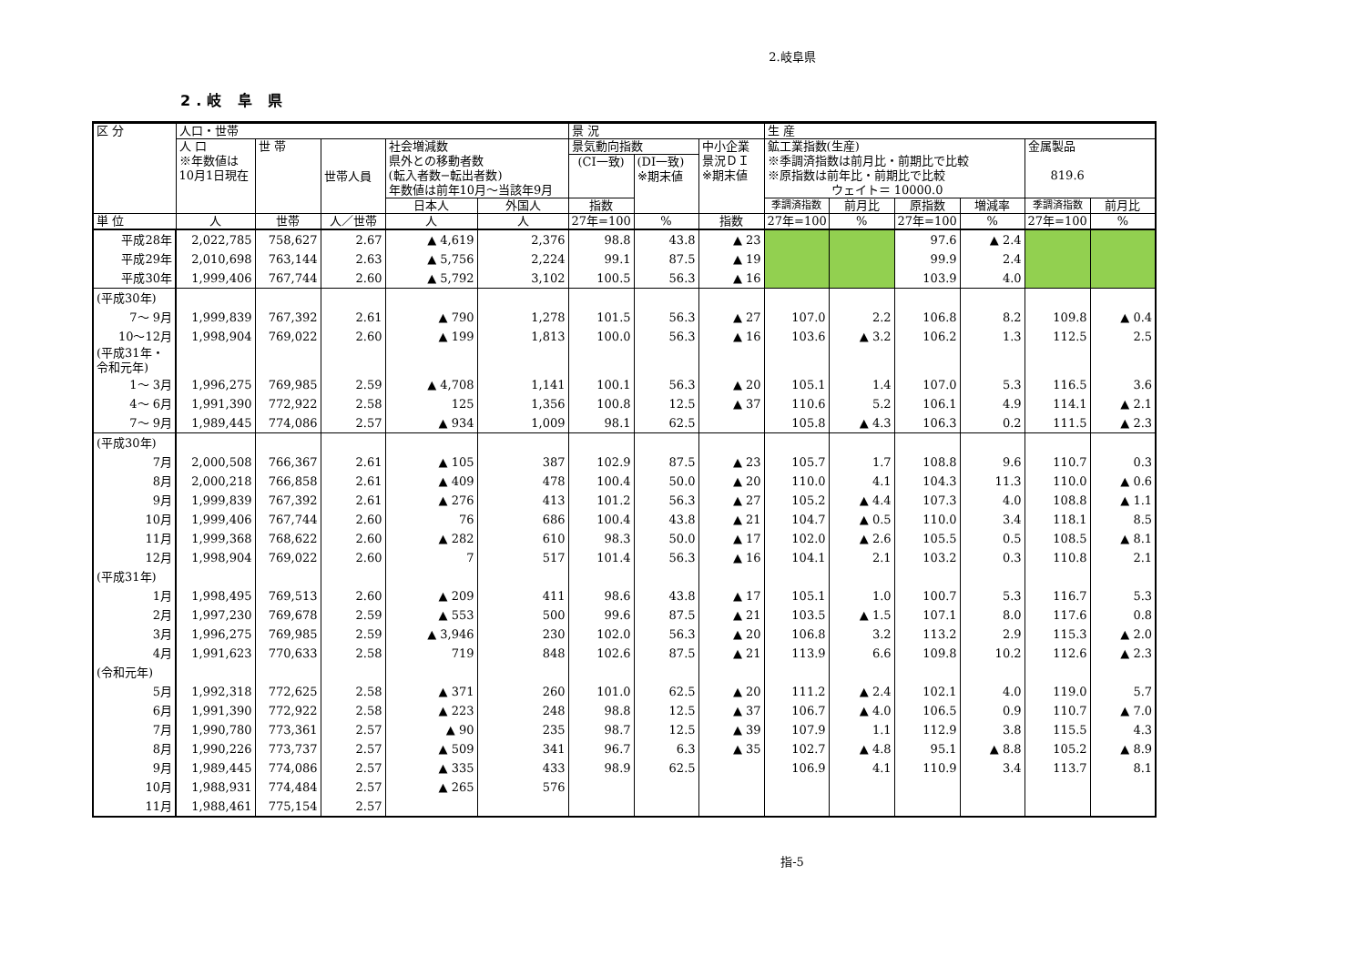2.岐阜県
2.岐 阜 県
| 区 分 | 人口・世帯 | | | | | 景 況 | | | 生 産 | | | | | |
| --- | --- | --- | --- | --- | --- | --- | --- | --- | --- | --- | --- | --- | --- | --- |
| | 人 口 ※年数値は 10月1日現在 | 世 帯 | 世帯人員 | 社会増減数 県外との移動者数 (転入者数−転出者数) 年数値は前年10月～当該年9月 | | 景気動向指数 | | 中小企業 景況ＤＩ ※期末値 | 鉱工業指数(生産) ※季調済指数は前月比・前期比で比較 ※原指数は前年比・前期比で比較 ウェイト＝ 10000.0 | | | | 金属製品 819.6 | |
| | | | | | | (CI一致) | (DI一致) ※期末値 | | | | | | | |
| | | | | 日本人 | 外国人 | 指数 | | | 季調済指数 | 前月比 | 原指数 | 増減率 | 季調済指数 | 前月比 |
| 単 位 | 人 | 世帯 | 人／世帯 | 人 | 人 | 27年=100 | % | 指数 | 27年=100 | % | 27年=100 | % | 27年=100 | % |
| 平成28年 | 2,022,785 | 758,627 | 2.67 | ▲ 4,619 | 2,376 | 98.8 | 43.8 | ▲ 23 | | | 97.6 | ▲ 2.4 | | |
| 平成29年 | 2,010,698 | 763,144 | 2.63 | ▲ 5,756 | 2,224 | 99.1 | 87.5 | ▲ 19 | | | 99.9 | 2.4 | | |
| 平成30年 | 1,999,406 | 767,744 | 2.60 | ▲ 5,792 | 3,102 | 100.5 | 56.3 | ▲ 16 | | | 103.9 | 4.0 | | |
| (平成30年) | | | | | | | | | | | | | | |
| 7～ 9月 | 1,999,839 | 767,392 | 2.61 | ▲ 790 | 1,278 | 101.5 | 56.3 | ▲ 27 | 107.0 | 2.2 | 106.8 | 8.2 | 109.8 | ▲ 0.4 |
| 10～12月 | 1,998,904 | 769,022 | 2.60 | ▲ 199 | 1,813 | 100.0 | 56.3 | ▲ 16 | 103.6 | ▲ 3.2 | 106.2 | 1.3 | 112.5 | 2.5 |
| (平成31年・ 令和元年) | | | | | | | | | | | | | | |
| 1～ 3月 | 1,996,275 | 769,985 | 2.59 | ▲ 4,708 | 1,141 | 100.1 | 56.3 | ▲ 20 | 105.1 | 1.4 | 107.0 | 5.3 | 116.5 | 3.6 |
| 4～ 6月 | 1,991,390 | 772,922 | 2.58 | 125 | 1,356 | 100.8 | 12.5 | ▲ 37 | 110.6 | 5.2 | 106.1 | 4.9 | 114.1 | ▲ 2.1 |
| 7～ 9月 | 1,989,445 | 774,086 | 2.57 | ▲ 934 | 1,009 | 98.1 | 62.5 | | 105.8 | ▲ 4.3 | 106.3 | 0.2 | 111.5 | ▲ 2.3 |
| (平成30年) | | | | | | | | | | | | | | |
| 7月 | 2,000,508 | 766,367 | 2.61 | ▲ 105 | 387 | 102.9 | 87.5 | ▲ 23 | 105.7 | 1.7 | 108.8 | 9.6 | 110.7 | 0.3 |
| 8月 | 2,000,218 | 766,858 | 2.61 | ▲ 409 | 478 | 100.4 | 50.0 | ▲ 20 | 110.0 | 4.1 | 104.3 | 11.3 | 110.0 | ▲ 0.6 |
| 9月 | 1,999,839 | 767,392 | 2.61 | ▲ 276 | 413 | 101.2 | 56.3 | ▲ 27 | 105.2 | ▲ 4.4 | 107.3 | 4.0 | 108.8 | ▲ 1.1 |
| 10月 | 1,999,406 | 767,744 | 2.60 | 76 | 686 | 100.4 | 43.8 | ▲ 21 | 104.7 | ▲ 0.5 | 110.0 | 3.4 | 118.1 | 8.5 |
| 11月 | 1,999,368 | 768,622 | 2.60 | ▲ 282 | 610 | 98.3 | 50.0 | ▲ 17 | 102.0 | ▲ 2.6 | 105.5 | 0.5 | 108.5 | ▲ 8.1 |
| 12月 | 1,998,904 | 769,022 | 2.60 | 7 | 517 | 101.4 | 56.3 | ▲ 16 | 104.1 | 2.1 | 103.2 | 0.3 | 110.8 | 2.1 |
| (平成31年) | | | | | | | | | | | | | | |
| 1月 | 1,998,495 | 769,513 | 2.60 | ▲ 209 | 411 | 98.6 | 43.8 | ▲ 17 | 105.1 | 1.0 | 100.7 | 5.3 | 116.7 | 5.3 |
| 2月 | 1,997,230 | 769,678 | 2.59 | ▲ 553 | 500 | 99.6 | 87.5 | ▲ 21 | 103.5 | ▲ 1.5 | 107.1 | 8.0 | 117.6 | 0.8 |
| 3月 | 1,996,275 | 769,985 | 2.59 | ▲ 3,946 | 230 | 102.0 | 56.3 | ▲ 20 | 106.8 | 3.2 | 113.2 | 2.9 | 115.3 | ▲ 2.0 |
| 4月 | 1,991,623 | 770,633 | 2.58 | 719 | 848 | 102.6 | 87.5 | ▲ 21 | 113.9 | 6.6 | 109.8 | 10.2 | 112.6 | ▲ 2.3 |
| (令和元年) | | | | | | | | | | | | | | |
| 5月 | 1,992,318 | 772,625 | 2.58 | ▲ 371 | 260 | 101.0 | 62.5 | ▲ 20 | 111.2 | ▲ 2.4 | 102.1 | 4.0 | 119.0 | 5.7 |
| 6月 | 1,991,390 | 772,922 | 2.58 | ▲ 223 | 248 | 98.8 | 12.5 | ▲ 37 | 106.7 | ▲ 4.0 | 106.5 | 0.9 | 110.7 | ▲ 7.0 |
| 7月 | 1,990,780 | 773,361 | 2.57 | ▲ 90 | 235 | 98.7 | 12.5 | ▲ 39 | 107.9 | 1.1 | 112.9 | 3.8 | 115.5 | 4.3 |
| 8月 | 1,990,226 | 773,737 | 2.57 | ▲ 509 | 341 | 96.7 | 6.3 | ▲ 35 | 102.7 | ▲ 4.8 | 95.1 | ▲ 8.8 | 105.2 | ▲ 8.9 |
| 9月 | 1,989,445 | 774,086 | 2.57 | ▲ 335 | 433 | 98.9 | 62.5 | | 106.9 | 4.1 | 110.9 | 3.4 | 113.7 | 8.1 |
| 10月 | 1,988,931 | 774,484 | 2.57 | ▲ 265 | 576 | | | | | | | | | |
| 11月 | 1,988,461 | 775,154 | 2.57 | | | | | | | | | | | |
指-5